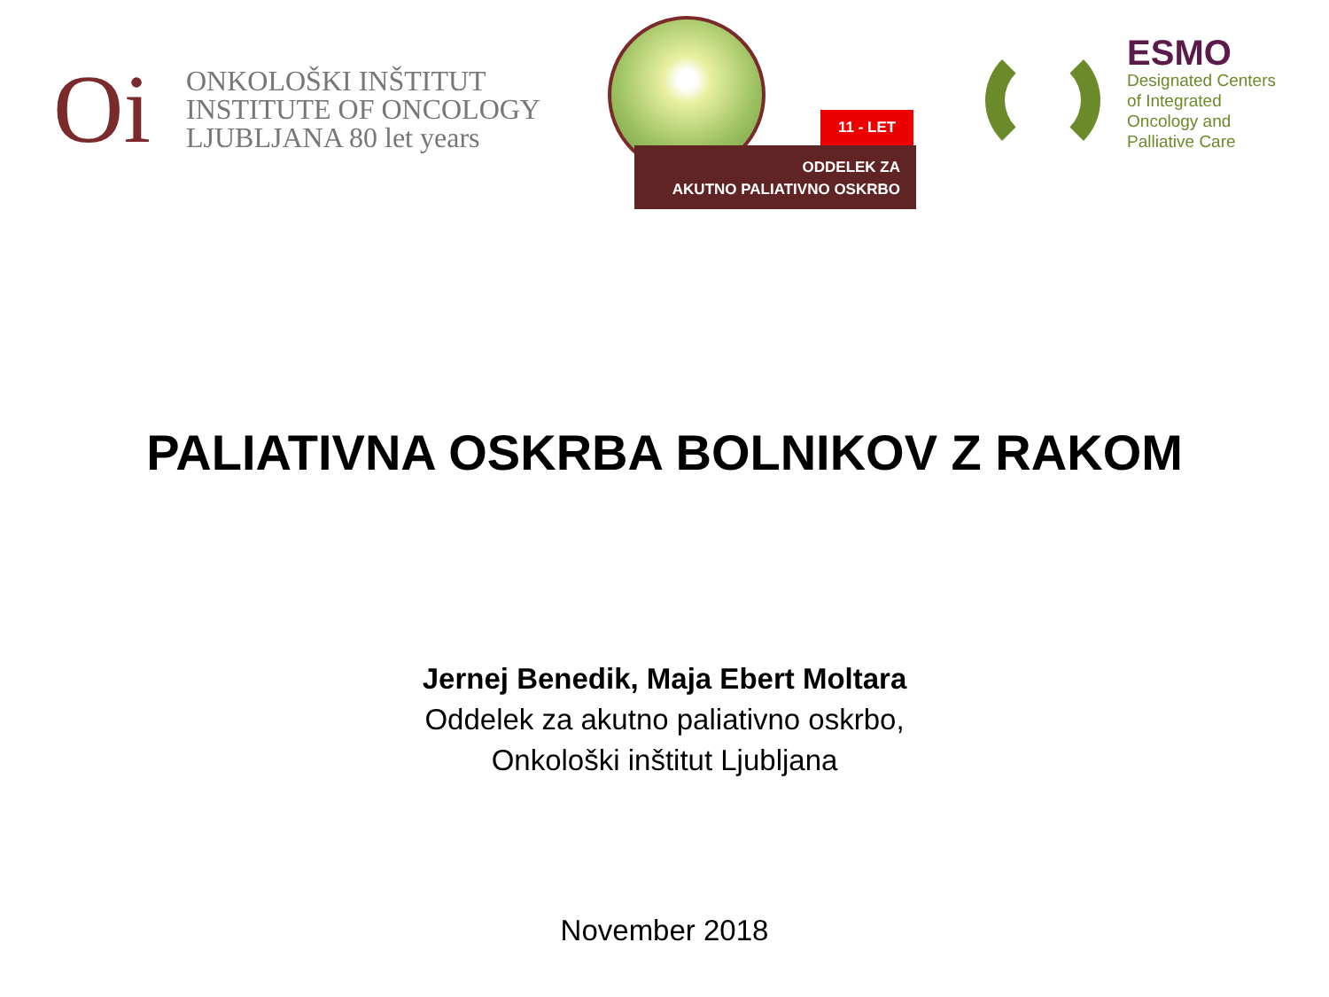Oi
ONKOLOŠKI INŠTITUT
INSTITUTE OF ONCOLOGY
LJUBLJANA 80 let years
11 - LET
ODDELEK ZA
AKUTNO PALIATIVNO OSKRBO
ESMO
Designated Centers
of Integrated
Oncology and
Palliative Care
PALIATIVNA OSKRBA BOLNIKOV Z RAKOM
Jernej Benedik, Maja Ebert Moltara
Oddelek za akutno paliativno oskrbo,
Onkološki inštitut Ljubljana
November 2018